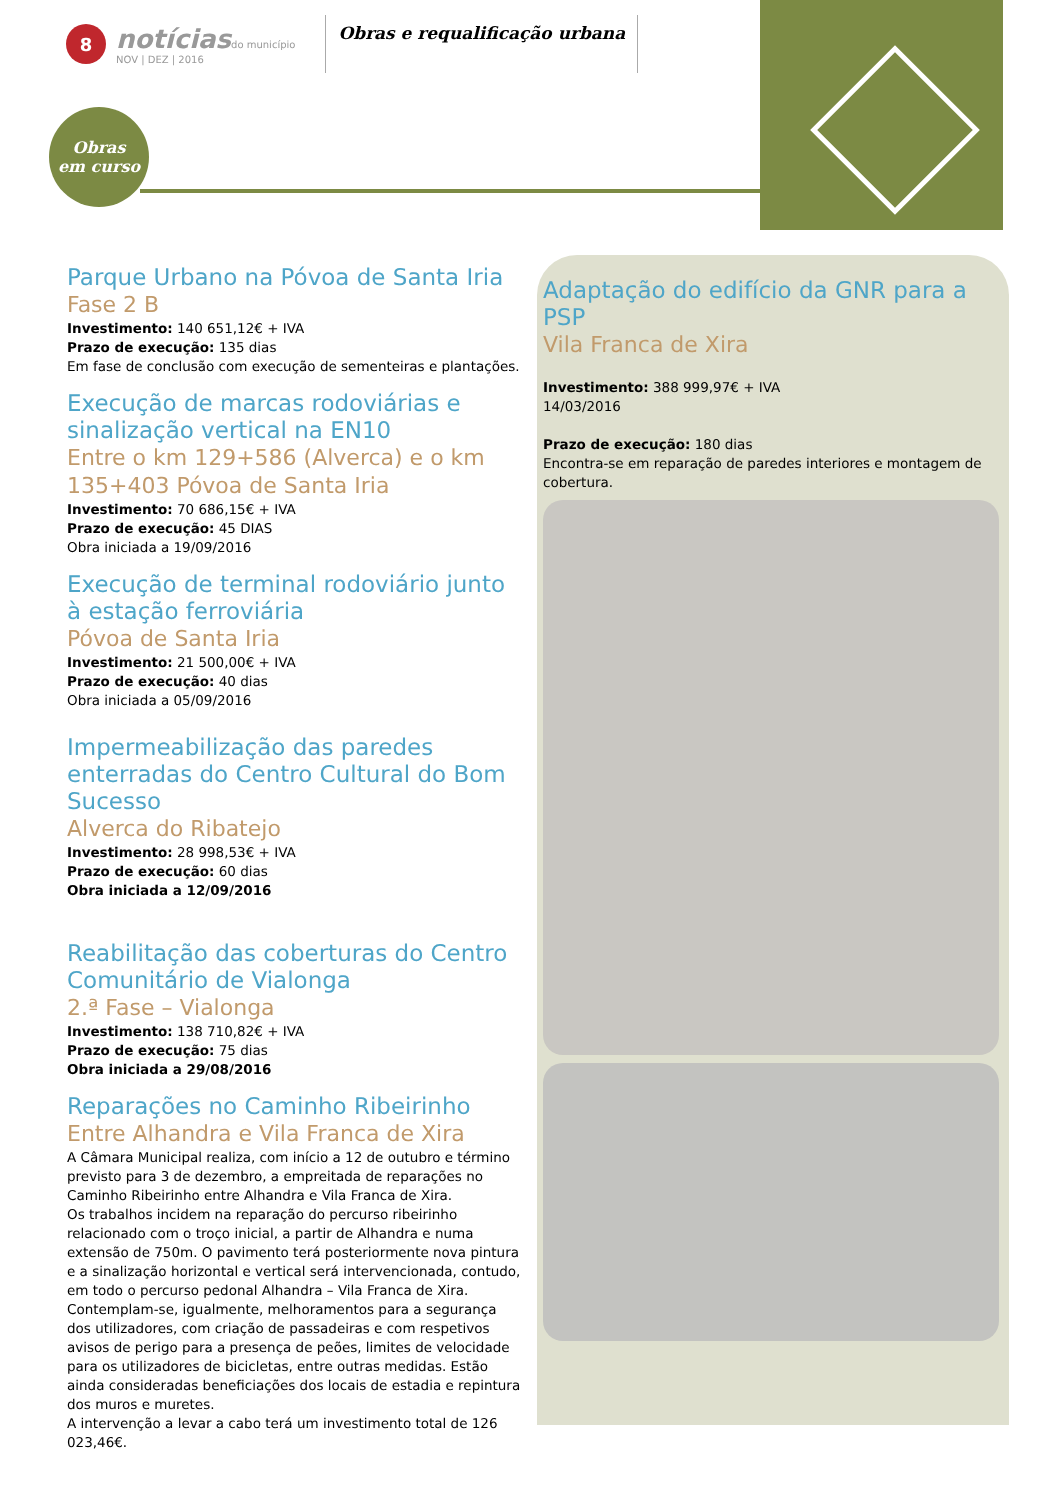8
notíciasdo município
NOV | DEZ | 2016
Obras e requalificação urbana
Obras
em curso
Parque Urbano na Póvoa de Santa Iria
Fase 2 B
Investimento: 140 651,12€ + IVA
Prazo de execução: 135 dias
Em fase de conclusão com execução de sementeiras e plantações.
Execução de marcas rodoviárias e sinalização vertical na EN10
Entre o km 129+586 (Alverca) e o km 135+403 Póvoa de Santa Iria
Investimento: 70 686,15€ + IVA
Prazo de execução: 45 DIAS
Obra iniciada a 19/09/2016
Execução de terminal rodoviário junto à estação ferroviária
Póvoa de Santa Iria
Investimento: 21 500,00€ + IVA
Prazo de execução: 40 dias
Obra iniciada a 05/09/2016
Impermeabilização das paredes enterradas do Centro Cultural do Bom Sucesso
Alverca do Ribatejo
Investimento: 28 998,53€ + IVA
Prazo de execução: 60 dias
Obra iniciada a 12/09/2016
Reabilitação das coberturas do Centro Comunitário de Vialonga
2.ª Fase – Vialonga
Investimento: 138 710,82€ + IVA
Prazo de execução: 75 dias
Obra iniciada a 29/08/2016
Reparações no Caminho Ribeirinho
Entre Alhandra e Vila Franca de Xira
A Câmara Municipal realiza, com início a 12 de outubro e término previsto para 3 de dezembro, a empreitada de reparações no Caminho Ribeirinho entre Alhandra e Vila Franca de Xira.
Os trabalhos incidem na reparação do percurso ribeirinho relacionado com o troço inicial, a partir de Alhandra e numa extensão de 750m. O pavimento terá posteriormente nova pintura e a sinalização horizontal e vertical será intervencionada, contudo, em todo o percurso pedonal Alhandra – Vila Franca de Xira.
Contemplam-se, igualmente, melhoramentos para a segurança dos utilizadores, com criação de passadeiras e com respetivos avisos de perigo para a presença de peões, limites de velocidade para os utilizadores de bicicletas, entre outras medidas. Estão ainda consideradas beneficiações dos locais de estadia e repintura dos muros e muretes.
A intervenção a levar a cabo terá um investimento total de 126 023,46€.
Adaptação do edifício da GNR para a PSP
Vila Franca de Xira
Investimento: 388 999,97€ + IVA
14/03/2016
Prazo de execução: 180 dias
Encontra-se em reparação de paredes interiores e montagem de cobertura.